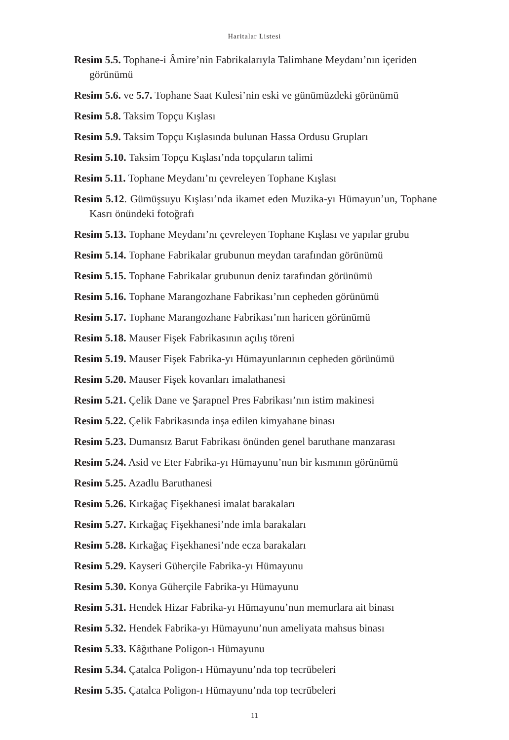Haritalar Listesi
Resim 5.5. Tophane-i Âmire’nin Fabrikalarıyla Talimhane Meydanı’nın içeriden görünümü
Resim 5.6. ve 5.7. Tophane Saat Kulesi’nin eski ve günümüzdeki görünümü
Resim 5.8. Taksim Topçu Kışlası
Resim 5.9. Taksim Topçu Kışlasında bulunan Hassa Ordusu Grupları
Resim 5.10. Taksim Topçu Kışlası’nda topçuların talimi
Resim 5.11. Tophane Meydanı’nı çevreleyen Tophane Kışlası
Resim 5.12. Gümüşsuyu Kışlası’nda ikamet eden Muzika-yı Hümayun’un, Tophane Kasrı önündeki fotoğrafı
Resim 5.13. Tophane Meydanı’nı çevreleyen Tophane Kışlası ve yapılar grubu
Resim 5.14. Tophane Fabrikalar grubunun meydan tarafından görünümü
Resim 5.15. Tophane Fabrikalar grubunun deniz tarafından görünümü
Resim 5.16. Tophane Marangozhane Fabrikası’nın cepheden görünümü
Resim 5.17. Tophane Marangozhane Fabrikası’nın haricen görünümü
Resim 5.18. Mauser Fişek Fabrikasının açılış töreni
Resim 5.19. Mauser Fişek Fabrika-yı Hümayunlarının cepheden görünümü
Resim 5.20. Mauser Fişek kovanları imalathanesi
Resim 5.21. Çelik Dane ve Şarapnel Pres Fabrikası’nın istim makinesi
Resim 5.22. Çelik Fabrikasında inşa edilen kimyahane binası
Resim 5.23. Dumansız Barut Fabrikası önünden genel baruthane manzarası
Resim 5.24. Asid ve Eter Fabrika-yı Hümayunu’nun bir kısmının görünümü
Resim 5.25. Azadlu Baruthanesi
Resim 5.26. Kırkağaç Fişekhanesi imalat barakaları
Resim 5.27. Kırkağaç Fişekhanesi’nde imla barakaları
Resim 5.28. Kırkağaç Fişekhanesi’nde ecza barakaları
Resim 5.29. Kayseri Güherçile Fabrika-yı Hümayunu
Resim 5.30. Konya Güherçile Fabrika-yı Hümayunu
Resim 5.31. Hendek Hizar Fabrika-yı Hümayunu’nun memurlara ait binası
Resim 5.32. Hendek Fabrika-yı Hümayunu’nun ameliyata mahsus binası
Resim 5.33. Kâğıthane Poligon-ı Hümayunu
Resim 5.34. Çatalca Poligon-ı Hümayunu’nda top tecrübeleri
Resim 5.35. Çatalca Poligon-ı Hümayunu’nda top tecrübeleri
11